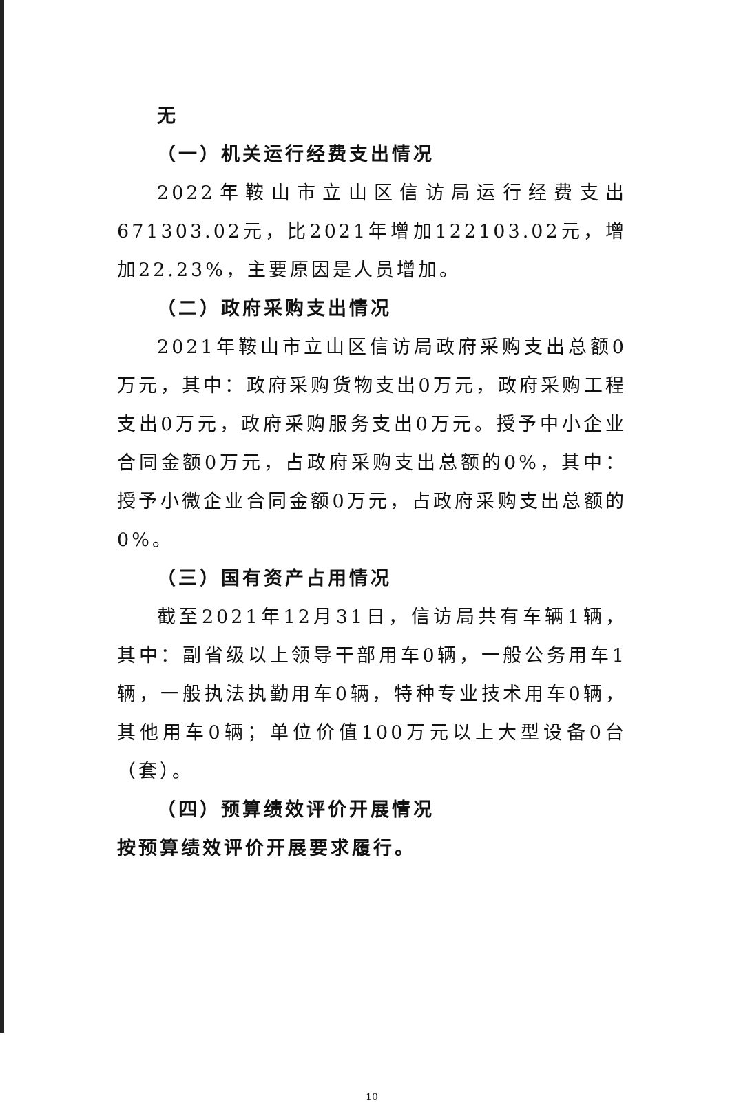无
（一）机关运行经费支出情况
2022年鞍山市立山区信访局运行经费支出671303.02元，比2021年增加122103.02元，增加22.23%，主要原因是人员增加。
（二）政府采购支出情况
2021年鞍山市立山区信访局政府采购支出总额0万元，其中：政府采购货物支出0万元，政府采购工程支出0万元，政府采购服务支出0万元。授予中小企业合同金额0万元，占政府采购支出总额的0%，其中：授予小微企业合同金额0万元，占政府采购支出总额的0%。
（三）国有资产占用情况
截至2021年12月31日，信访局共有车辆1辆，其中：副省级以上领导干部用车0辆，一般公务用车1辆，一般执法执勤用车0辆，特种专业技术用车0辆，其他用车0辆；单位价值100万元以上大型设备0台（套）。
（四）预算绩效评价开展情况
按预算绩效评价开展要求履行。
10